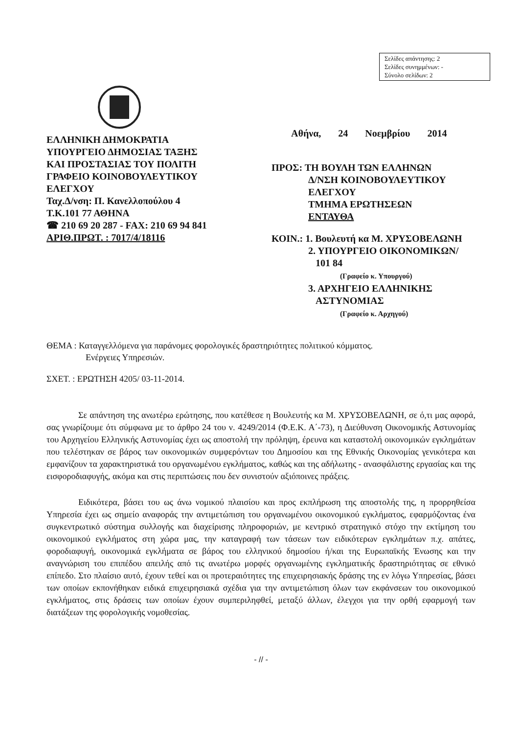Σελίδες απάντησης: 2
Σελίδες συνημμένων: -
Σύνολο σελίδων: 2
ΕΛΛΗΝΙΚΗ ΔΗΜΟΚΡΑΤΙΑ
ΥΠΟΥΡΓΕΙΟ ΔΗΜΟΣΙΑΣ ΤΑΞΗΣ
ΚΑΙ ΠΡΟΣΤΑΣΙΑΣ ΤΟΥ ΠΟΛΙΤΗ
ΓΡΑΦΕΙΟ ΚΟΙΝΟΒΟΥΛΕΥΤΙΚΟΥ
ΕΛΕΓΧΟΥ
Ταχ.Δ/νση: Π. Κανελλοπούλου 4
Τ.Κ.101 77 ΑΘΗΝΑ
☎ 210 69 20 287 - FAX: 210 69 94 841
ΑΡΙΘ.ΠΡΩΤ. : 7017/4/18116
Αθήνα, 24 Νοεμβρίου 2014
ΠΡΟΣ: ΤΗ ΒΟΥΛΗ ΤΩΝ ΕΛΛΗΝΩΝ
Δ/ΝΣΗ ΚΟΙΝΟΒΟΥΛΕΥΤΙΚΟΥ
ΕΛΕΓΧΟΥ
ΤΜΗΜΑ ΕΡΩΤΗΣΕΩΝ
ΕΝΤΑΥΘΑ
ΚΟΙΝ.: 1. Βουλευτή κα Μ. ΧΡΥΣΟΒΕΛΩΝΗ
2. ΥΠΟΥΡΓΕΙΟ ΟΙΚΟΝΟΜΙΚΩΝ/
101 84
(Γραφείο κ. Υπουργού)
3. ΑΡΧΗΓΕΙΟ ΕΛΛΗΝΙΚΗΣ
ΑΣΤΥΝΟΜΙΑΣ
(Γραφείο κ. Αρχηγού)
ΘΕΜΑ : Καταγγελλόμενα για παράνομες φορολογικές δραστηριότητες πολιτικού κόμματος.
Ενέργειες Υπηρεσιών.
ΣΧΕΤ. : ΕΡΩΤΗΣΗ 4205/ 03-11-2014.
Σε απάντηση της ανωτέρω ερώτησης, που κατέθεσε η Βουλευτής κα Μ. ΧΡΥΣΟΒΕΛΩΝΗ, σε ό,τι μας αφορά, σας γνωρίζουμε ότι σύμφωνα με το άρθρο 24 του ν. 4249/2014 (Φ.Ε.Κ. Α΄-73), η Διεύθυνση Οικονομικής Αστυνομίας του Αρχηγείου Ελληνικής Αστυνομίας έχει ως αποστολή την πρόληψη, έρευνα και καταστολή οικονομικών εγκλημάτων που τελέστηκαν σε βάρος των οικονομικών συμφερόντων του Δημοσίου και της Εθνικής Οικονομίας γενικότερα και εμφανίζουν τα χαρακτηριστικά του οργανωμένου εγκλήματος, καθώς και της αδήλωτης - ανασφάλιστης εργασίας και της εισφοροδιαφυγής, ακόμα και στις περιπτώσεις που δεν συνιστούν αξιόποινες πράξεις.
Ειδικότερα, βάσει του ως άνω νομικού πλαισίου και προς εκπλήρωση της αποστολής της, η προρρηθείσα Υπηρεσία έχει ως σημείο αναφοράς την αντιμετώπιση του οργανωμένου οικονομικού εγκλήματος, εφαρμόζοντας ένα συγκεντρωτικό σύστημα συλλογής και διαχείρισης πληροφοριών, με κεντρικό στρατηγικό στόχο την εκτίμηση του οικονομικού εγκλήματος στη χώρα μας, την καταγραφή των τάσεων των ειδικότερων εγκλημάτων π.χ. απάτες, φοροδιαφυγή, οικονομικά εγκλήματα σε βάρος του ελληνικού δημοσίου ή/και της Ευρωπαϊκής Ένωσης και την αναγνώριση του επιπέδου απειλής από τις ανωτέρω μορφές οργανωμένης εγκληματικής δραστηριότητας σε εθνικό επίπεδο. Στο πλαίσιο αυτό, έχουν τεθεί και οι προτεραιότητες της επιχειρησιακής δράσης της εν λόγω Υπηρεσίας, βάσει των οποίων εκπονήθηκαν ειδικά επιχειρησιακά σχέδια για την αντιμετώπιση όλων των εκφάνσεων του οικονομικού εγκλήματος, στις δράσεις των οποίων έχουν συμπεριληφθεί, μεταξύ άλλων, έλεγχοι για την ορθή εφαρμογή των διατάξεων της φορολογικής νομοθεσίας.
- // -